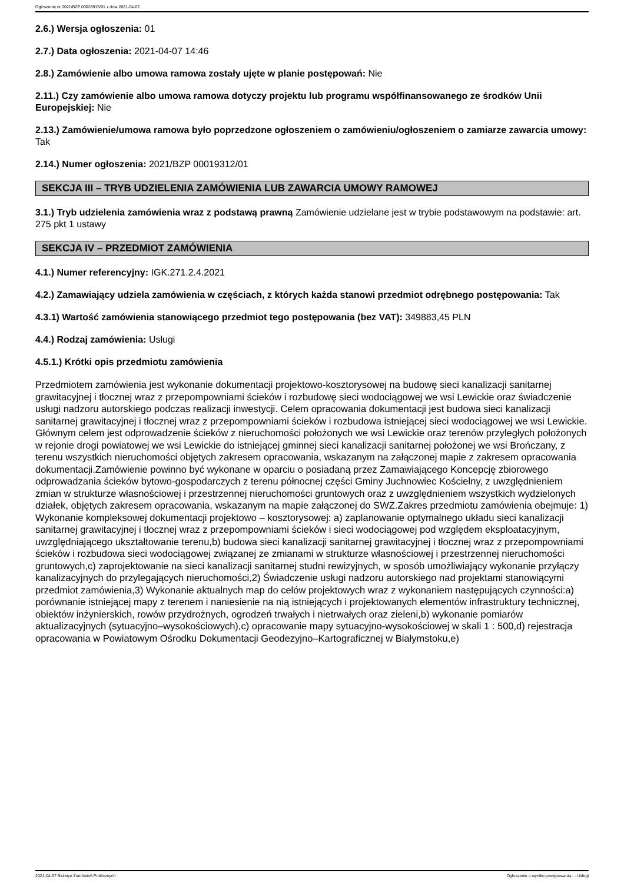Ogłoszenie nr 2021/BZP 00028915/01 z dnia 2021-04-07
2.6.) Wersja ogłoszenia: 01
2.7.) Data ogłoszenia: 2021-04-07 14:46
2.8.) Zamówienie albo umowa ramowa zostały ujęte w planie postępowań: Nie
2.11.) Czy zamówienie albo umowa ramowa dotyczy projektu lub programu współfinansowanego ze środków Unii Europejskiej: Nie
2.13.) Zamówienie/umowa ramowa było poprzedzone ogłoszeniem o zamówieniu/ogłoszeniem o zamiarze zawarcia umowy: Tak
2.14.) Numer ogłoszenia: 2021/BZP 00019312/01
SEKCJA III – TRYB UDZIELENIA ZAMÓWIENIA LUB ZAWARCIA UMOWY RAMOWEJ
3.1.) Tryb udzielenia zamówienia wraz z podstawą prawną Zamówienie udzielane jest w trybie podstawowym na podstawie: art. 275 pkt 1 ustawy
SEKCJA IV – PRZEDMIOT ZAMÓWIENIA
4.1.) Numer referencyjny: IGK.271.2.4.2021
4.2.) Zamawiający udziela zamówienia w częściach, z których każda stanowi przedmiot odrębnego postępowania: Tak
4.3.1) Wartość zamówienia stanowiącego przedmiot tego postępowania (bez VAT): 349883,45 PLN
4.4.) Rodzaj zamówienia: Usługi
4.5.1.) Krótki opis przedmiotu zamówienia
Przedmiotem zamówienia jest wykonanie dokumentacji projektowo-kosztorysowej na budowę sieci kanalizacji sanitarnej grawitacyjnej i tłocznej wraz z przepompowniami ścieków i rozbudowę sieci wodociągowej we wsi Lewickie oraz świadczenie usługi nadzoru autorskiego podczas realizacji inwestycji. Celem opracowania dokumentacji jest budowa sieci kanalizacji sanitarnej grawitacyjnej i tłocznej wraz z przepompowniami ścieków i rozbudowa istniejącej sieci wodociągowej we wsi Lewickie. Głównym celem jest odprowadzenie ścieków z nieruchomości położonych we wsi Lewickie oraz terenów przyległych położonych w rejonie drogi powiatowej we wsi Lewickie do istniejącej gminnej sieci kanalizacji sanitarnej położonej we wsi Brończany, z terenu wszystkich nieruchomości objętych zakresem opracowania, wskazanym na załączonej mapie z zakresem opracowania dokumentacji.Zamówienie powinno być wykonane w oparciu o posiadaną przez Zamawiającego Koncepcję zbiorowego odprowadzania ścieków bytowo-gospodarczych z terenu północnej części Gminy Juchnowiec Kościelny, z uwzględnieniem zmian w strukturze własnościowej i przestrzennej nieruchomości gruntowych oraz z uwzględnieniem wszystkich wydzielonych działek, objętych zakresem opracowania, wskazanym na mapie załączonej do SWZ.Zakres przedmiotu zamówienia obejmuje: 1) Wykonanie kompleksowej dokumentacji projektowo – kosztorysowej: a) zaplanowanie optymalnego układu sieci kanalizacji sanitarnej grawitacyjnej i tłocznej wraz z przepompowniami ścieków i sieci wodociągowej pod względem eksploatacyjnym, uwzględniającego ukształtowanie terenu,b) budowa sieci kanalizacji sanitarnej grawitacyjnej i tłocznej wraz z przepompowniami ścieków i rozbudowa sieci wodociągowej związanej ze zmianami w strukturze własnościowej i przestrzennej nieruchomości gruntowych,c) zaprojektowanie na sieci kanalizacji sanitarnej studni rewizyjnych, w sposób umożliwiający wykonanie przyłączy kanalizacyjnych do przylegających nieruchomości,2) Świadczenie usługi nadzoru autorskiego nad projektami stanowiącymi przedmiot zamówienia,3) Wykonanie aktualnych map do celów projektowych wraz z wykonaniem następujących czynności:a) porównanie istniejącej mapy z terenem i naniesienie na nią istniejących i projektowanych elementów infrastruktury technicznej, obiektów inżynierskich, rowów przydrożnych, ogrodzeń trwałych i nietrwałych oraz zieleni,b) wykonanie pomiarów aktualizacyjnych (sytuacyjno–wysokościowych),c) opracowanie mapy sytuacyjno-wysokościowej w skali 1 : 500,d) rejestracja opracowania w Powiatowym Ośrodku Dokumentacji Geodezyjno–Kartograficznej w Białymstoku,e)
2021-04-07 Biuletyn Zamówień Publicznych Ogłoszenie o wyniku postępowania - - Usługi